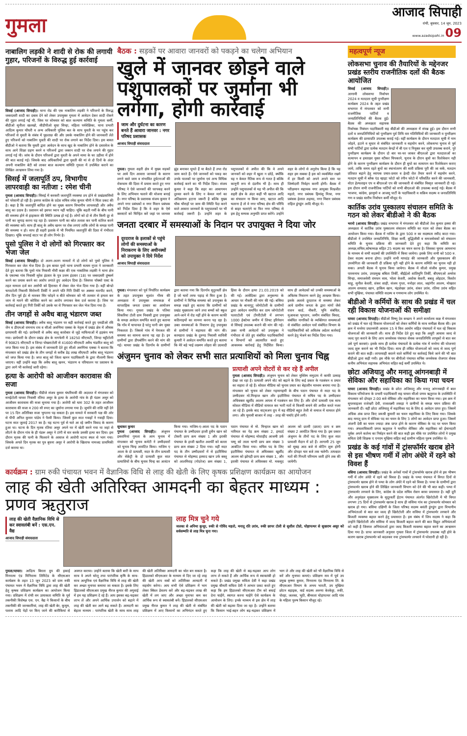गुमला
आजाद सिपाही
रांची, बुधवार, 14 जून, 2023
www.azadsipahi.in 09
नाबालिग लड़की ने शादी से रोक की लगायी गुहार, परिजनों के विरुद्ध हुई कार्रवाई
सिसई (आजाद सिपाही)। थाना रोड की एक नाबालिग लड़की ने परिजनों के विरुद्ध जबरदस्ती शादी का दबाव देने को लेकर उपायुक्त गुमला में आवेदन देकर शादी रोकने की गुहार लगाई गई थी, जिस पर सोमवार को बाल कल्याण समिति के गुमला कर्मी, बीडीओ सुनीला खलखो, सीडीपीओ सुधा सिन्हा, महिला पर्यवेक्षिका, थाना प्रभारी आदित्य कुमार चौधरी व अन्य अधिकारी पुलिस बल के साथ युवती के घर पहुंच कर परिजनों से युवती के संबंध में पूछताछ की और उसके नाबालिग होने की जानकारी लेते हुए परिजनों को नाबालिग युवती की शादी पर रोक लगाने का निर्देश दिया। इस बावत बीडीओ ने बताया कि युवती द्वारा आवेदन के साथ खुद के नाबालिग होने के दस्तावेज के साथ आगे शिक्षा ग्रहण करने व परिजनों द्वारा जबरन शादी पर रोक लगाने की गुहार लगाई गई थी। जांच के दौरान परिजनों द्वारा युवती के अपने मामा के घर उड़ीसा में होने की बात बताई गई। जिसके बाद अधिकारियों द्वारा युवती की मां से दो दिनों के अंदर अपनी नाबालिग बेटी को लाकर बाल कल्याण समिति गुमला में उपस्थित कराने का लिखित आश्वासन लिया गया है।
सिसई में जलापूर्ति ठप, विभागीय लापरवाही का नतीजा : रमेश चीनी
गुमला (आजाद सिपाही)। सिसई में करकरी जलापूर्ति व्यवस्था ठप होने से प्रखंडवासियों को परेशानी हो रही है। इसपर कांग्रेस के प्रदेश सचिव रमेश कुमार चीनी ने चिंता प्रकट की है। कहा है कि जलापूर्ति बाधित होने का मुख्य कारण विभागीय लापरवाही और अवैध बालू का उठाव है। प्रशासन को इसपर ध्यान नहीं चाहिए। चूंकि बढ़ती गर्मी के बीच पानी की समस्या होने से हाहाकार की स्थिति उत्पन्न हो गई है। लोगों को दो से तीन किमी दूर से पानी का जुगाड़ करना पड़ रहा है। प्रशासन पानी का स्रोत तलाश कर पानी स्टोरेज करने की व्यवस्था करें। साथ ही बालू के अवैध खनन पर रोक लगाएं ताकि लोगों के समक्ष पानी की समस्या न हो। साथ ही शहरी इलाके में भी नियमित जलापूर्ति की दिशा में गंभीरता दिखाए। चूंकि सप्लाई वाटर पर ही लोग निर्भर है।
पुसो पुलिस ने दो लोगों को गिरफ्तार कर भेजा जेल
सिसई (आजाद सिपाही)। दो अलग-अलग मामलों में दो लोगों को पुसो पुलिस ने गिरफ्तार कर जेल भेज दिया है। इस बावत पुसो थाना प्रभारी सत्यम गुप्ता ने जानकारी देते हुए बताया कि पुसो गांव निवासी नौवीं कक्षा की एक नाबालिक लड़की ने थाना क्षेत्र के एकाम्बा गांव निवासी सुरेश इंदवार के पुत्र उत्तम इंदवार (18) पर जबरदस्ती दुष्कर्म करने का प्रयास करने का आरोप लगाते हुए आवेदन दिया है। जिसपर पॉक्सो एक्ट के तहत मामला दर्ज कर आरोपी को हिरासत में लेकर जेल भेज दिया गया है। वहीं बोन्डो चापाटोली निवासी सिरोमनी तिर्की ने अपने पति गिरि तिर्की पर अक्सर मारपीट करने, तीन दिन पूर्व ईंट से मारकर सिर फोड़ने व बीते सोमवार को भी तलवार से हमला कर जान से मारने की कोशिश करने का आरोप लगाकर केस दर्ज कराया है। जिस पर कार्रवाई करते हुए गिरी तिर्की को उसके घर से गिरफ्तार कर जेल भेज दिया गया है।
तीन जगहों से अवैध बालू भंडारण जब्त
सिसई (आजाद सिपाही)। अवैध बालू भंडारण पर बड़ी कार्रवाई करते हुए एसडीओ रवि जैन व डीएमओ रामनाथ राय व सीओ अरुणिमा एक्का के नेतृत्व में प्रखंड क्षेत्र में औचक छापामारी की गई। छापेमारी से अवैध बालू कारोबार से जुड़े माफियाओं में हड़कंप मच गया। छापेमारी के दौरान प्रखंड क्षेत्र के नागफेनी में 18250 सीएफटी, जिन्दा चट्टीटोली में 90825 सीएफटी व जिन्दा पोखराटोली से 41600 सीएफटी अवैध भंडारित बालू को जप्त किया गया है। इस संबंध में जानकारी देते हुए सीओ अरुणिमा एक्का ने बताया कि मंगलवार को प्रखंड क्षेत्र के तीन जगहों से करीब डेढ़ लाख सीएफटी अवैध बालू भंडारण को जप्त किया गया है। जप्त बालू को जिला खनन पदाधिकारी के द्वारा नीलामी किया जाएगा। वहीं उन्होंने कहा कि अवैध बालू खनन, भंडारण व परिचालन पर प्रशासन के द्वारा आगे भी कार्रवाई जारी रहेगा।
हत्या के आरोपी को आजीवन कारावास की सजा
गुमला (आजाद सिपाही)। पीडीजे संजय कुमार चंधरियावी की अदालत में मंगलवार को सनईटोली घाघरा निवासी रतिया असुर के हत्या के आरोपी गांव के ही पंडरू असुर को आजीवन कारावास की सजा सुनाया गया है। आरोपी को धारा 302 के तहत आजीवन कारावास की सजा व 200 सौ रुपए का जुर्माना लगाया गया है। जुर्माने की राशि नहीं देने पर 15 दिन अतिरिक्त सजा भुगतना पड़ सकता है। इस मामले में सरकारी पक्ष की ओर से पीपी अनिल कुमार पांडेय ने पैरवी किया। जिसमें कुल सात गवाहों ने गवाही दिया। घटना सात जुलाई 2017 का है। यह घटना पूर्व से चले आ रहे जमीन विवाद के कारण हुआ था। घटना के दिन मृतक रतिया असुर अपने घर में खेती करने गया था जहां से लौटने के दौरान गांव के ही पंडरू असुर ने टांगी से वार करके उसकी हत्या कर दिया। इस दौरान मृतक की पत्नी के चिल्लाने के आवाज से आरोपी घटना स्थल से भाग गया। जिसके अगले दिन मृतक का पुत्र बुधना असुर ने आरोपी के खिलाफ नामजद प्राथमिकी दर्ज कराया था।
बैठक : सड़कों पर आवारा जानवरों को पकड़ने का चलेगा अभियान
खुले में जानवर छोड़ने वाले पशुपालकों पर जुर्माना भी लगेगा, होगी कार्रवाई
जाम और दुर्घटना का कारण बनते हैं आवारा जानवर : नगर परिषद प्रशासक
आजाद सिपाही संवाददाता
गुमला। गुमला शहरी क्षेत्र में मुख्य सड़कों पर आये दिन आवारा जानवरों के कारण लगने वाले जाम व संभावित दुर्घटनाओं की रोकथाम की दिशा में प्रयास करते हुए नगर परिषद ने ऐसे जानवरों की धरपकड़ करने के लिए अभियान चलाने की योजना बनाई है। नगर परिषद के प्रशासक संजय कुमार ने अपने नगर प्रबंधकों व नगर मिशन प्रबंधक को निर्देश दिया है कि वे शहर के ऐसे क्लस्टरों को चिन्हित करें जहां पर जानवर झुंड बनाकर घूमते हैं या बैठते हैं तथा रोड जाम करते हैं। ऐसे जानवरों को पकड़ कर उनके पालकों पर जुर्माना एवं अन्य विधिक कार्रवाई करने का भी निर्देश दिया। संजय कुमार ने कहा कि शहर का आवागमन दुरुस्त करने के लिए न केवल मार्ग का अतिक्रमण हटाना जरूरी है बल्कि मुख्य चौक चौराहों पर जाम की स्थिति पैदा करने वाले आवारा जानवरों के पशुपालकों पर भी कार्रवाई जरूरी है। उन्होंने शहर के पशुपालकों से अपील की कि वे अपने जानवरों को शहर में खुला न छोड़ें, क्योंकि यह न केवल नैतिक रूप से गलत है बल्कि कानूनी रूप से दंडनीय भी है। साथ ही उन्होंने पशुपालकों से यह भी अपील की कि शहरी क्षेत्र के अंदर कहीं भी खटाल आदि का संचालन ना किया जाए, खटाल आदि चलाना है तो वे नगर परिषद क्षेत्र की परिधि से बाहर चलाएंगे या फिर नगर परिषद से इस हेतु सम्यक अनुमति प्राप्त करेंगे। उन्होंने शहर के लोगों से अनुरोध किया है कि यह शहर हम सबका है इस को व्यवस्थित रखने में हर किसी को अपने अपने स्तर पर जिम्मेदारी निर्वहन करनी होगी। बैठक में परीक्षमान सहायक नगर आयुक्त विश्वजीत महतो, नगर प्रबंधक हिमांशु मिश्रा, नगर प्रबंधक हेलाल अहमद, नगर मिशन प्रबंधक राहिल डुंगडुंग आदि मौजूद थे।
जनता दरबार में समस्याओं के निदान पर उपायुक्त ने दिया जोर
दूरदराज के इलाकों से पहुंचे लोगों की समस्याओं के निराकरण के लिए अधीनस्थों को उपायुक्त ने दिये निर्देश
आजाद सिपाही संवाददाता
गुमला। मंगलवार को पूर्व निर्धारित कार्यक्रम के तहत उपायुक्त सुशांत गौरव की अध्यक्षता में उपायुक्त सभाकक्ष में साप्ताहिक जनता दरबार का आयोजन किया गया। गुमला प्रखंड के पतिया सिकरिया टोली ग्राम निवासी द्वारा उपायुक्त के समक्ष आवेदन समर्पित करते हुए बताया कि गाँव में चापानल है परंतु पानी जंग युक्त निकलता है। जिससे गांव में पेयजल की समस्या का सामना करना पड़ रहा है। इन ग्रामीणों द्वारा डीपबोरिंग करने की मांग की गई। घाघरा प्रखंड के दिरगाँव के ग्रामीणों द्वारा बताया गया कि दिरगाँव सुदुरवर्ती क्षेत्र है जो चारों तरफ पहाड़ से घिरा हुआ है। ग्रामीणों ने विभिन्न समस्या को उपायुक्त के समक्ष रखते हुए बताया कि ग्रामीणों को प्रखंड मुख्यालय जाने तथा बच्चों को स्कूल आने-जाने में रोड नहीं होने के कारण काफी कठिनाइयों का सामना करना पड़ रहा है। उक्त समस्याओं के निवारण हेतु उपायुक्त से ग्रामीणों ने सहायता की मांग की। कामडारा प्रखंड के दुरुण्ड निवासी सावित्री कुमारी ने आवेदन समर्पित करते हुए बताया कि मेरे बड़े भाई लक्ष्मण लोहरा की उग्रवादी हिंसा के दौरान हत्या 21.03.2019 को की गई। आवेदिका द्वारा अनुकम्पा के आधार पर नौकरी की मांग की गई। बसिया प्रखंड के बानागुटू जोगोटोली के ग्रामीणों द्वारा आवेदन समर्पित कर ग्राम जोगोटोली पतराटोली एवं टोंगरीटोली में लगभग 1000 हेक्टेयर जमीन में लिफ्ट इरिगेशन से सिंचाई उपलब्ध कराने की मांग की गई। उक्त सभी आवेदनों को उपायुक्त ने गंभीरता से लेते हुए संबंधित पदाधिकारियों व विभागों को अग्रसारित करते हुए आवश्यक कार्रवाई हेतु निर्देशित किया। साथ ही आवेदकों को उनकी समस्याओं के अविलंब निवारण करने हेतु आश्वस्त किया। इसके अलावे दूरदराज से समस्या लेकर आये ग्रामीण जनता के द्वारा मांगों जैसे राशन कार्ड, नौकरी, भूमि संबंधित, मुआवजा भुगतान, जमीन संबंधित विवाद, संबंधित नागरिकों के व्यक्तिगत समस्याओं से संबंधित आवेदन पत्रों संबंधित विभाग के पदाधिकारियों को अविलंब अग्रेतर कार्रवाई करने हेतु भेजने का निर्देश दिया गया।
अंजुमन चुनाव को लेकर सभी सात प्रत्याशियों को मिला चुनाव चिह्न
प्रत्याशी अपने वोटरों से कर रहे हैं अपील
गुमला (आजाद सिपाही)। अंजुमन चुनाव को लेकर मुस्लिम समुदाय में काफी उत्साह देखा जा रहा है। प्रत्याशी अपने वोट को बढ़ाने के लिए कई प्रकार के गठबंधन व प्रचार का सहारा ले रहे हैं। सोशल मीडिया को चुनाव प्रचार का बेहतरीन माध्यम बनाया गया है। मंगलवार को चुनाव को लेकर गहमागहमी के बीच पठान पंचायत से सदर पद के उम्मीदवार मो.मिन्हाज खान और इदरीसिया पंचायत से सचिव पद के उम्मीदवार अधिवक्ता खुर्शीद आलम आपस में गठबंधन कर लिए हैं। और दोनों प्रत्याशी एक साथ सोशल मीडिया में वीडियो वायरल कर भारी मतों से विजयी बनाने की अपील करते नजर आ रहे हैं। इसके बाद वाट्सअप ग्रुप में वह वीडियो बहुत तेजी से समाज में वायरल होने लगा। और चुनावी बाजार में तरह - तरह की चर्चाएं होने लगी।
सुधाकर कुमार
गुमला (आजाद सिपाही)। अंजुमन इस्लामियां गुमला के आम चुनाव में मंगलवार को चुनाव कमेटी ने उम्मीदवारों को चुनाव चिन्ह आवंटित किया। नाजिम ए आला के दो प्रत्याशी, सदर के तीन प्रत्याशी और सेक्रेट्री के दो प्रत्याशी कुल सात प्रत्याशियों के बीच चुनाव चिन्ह का आवंटन किया गया। नाजिम-ए-आला पद के पठान पंचायत के उम्मीदवार हाजी हुसैन खान को टोकरी छाप क्रम संख्या 1 और इराकी पंचायत के हाजी खलील अशर्फी को बल्ला छाप क्रम संख्या 2 दिया गया। वहीं सदर पद के तीन उम्मीदवारों में से इदरिसिया पंचायत से मोहम्मद इरसाद खान उर्फ बब्लू को आलमिराह (गोदरेज) क्रम संख्या 1, पठान पंचायत से मो. मिन्हाज खान को नारियल का पेड़ क्रम संख्या 2, हमदर्द पंचायत से मोहम्मद मोशाहीद आजमी उर्फ पम्मू को ताला चाभी छाप क्रम संख्या 3 आबंटित किया गया। सचिव पद के लिए इदरीसिया पंचायत से अधिवक्ता खुर्शीद आलम को झोपड़ी छाप क्रम संख्या 1, और इराकी पंचायत से अधिवक्ता मो. मकसूद आलम को छतरी (छाता) छाप व क्रम संख्या 2 आवंटित किया गया है। इस प्रकार अंजुमन के तीनों पद के लिए कुल सात प्रत्याशी मैदान में डटे हैं। आगामी 25 जून को सुबह आठ बजे से वोटिंग शुरू होगी और दोपहर चार बजे तक चलेगी। तत्पश्चात मतों की गिनती परिणाम जारी होने तक की जायेगी।
कार्यक्रम : ग्राम रुकी पंचायत भवन में वैज्ञानिक विधि से लाह की खेती के लिए कृषक प्रशिक्षण कार्यक्रम का आयोजन
लाह की खेती अतिरिक्त आमदनी का बेहतर माध्यम : प्रणव ऋतुराज
लाह की खेती वैज्ञानिक विधि से कर स्वावलंबी बनें : एस.एन. वैद्य
आजाद सिपाही संवाददाता
लाह मित्र चुने गये
जलका से अनिमा कुजूर, रुकी से गोविंद महतो, मनातू रति उरांव, रुकी छापर टोली से सुशील टोप्नो, घोड़ापत्थर से सुखराम असुर को सर्वसम्मति से लाह मित्र चुना गया।
गुमला/घाघरा। आदित्य बिरला ग्रुप की इकाई मिनरल्स एंड मिनिरल्स लिमिटेड के सीएसआर कार्यक्रम के तहत 13 जून 2023 को ग्राम रुकी पंचायत भवन में वैज्ञानिक विधि द्वारा लाह की खेती हेतु कृषक प्रशिक्षण कार्यक्रम का आयोजन किया गया। प्रशिक्षण में रांची वन उत्पाकता समिति के पूर्व तकनीकी विशेषज्ञ एस. एन. वैद्य ने किसानों के बीच तकनीकी की जानकारियां, लाह की खेती बेर, कुसुम, पलास आदि पेड़ों पर किए जाने की बारीकियां से अवगत कराया। उन्होंने बताया कि खेती बारी के साथ साथ वे अपने घरेलू तथा पारंपरिक कृषि के साथ-साथ आधुनिक एवं वैज्ञानिक विधि से लाह की खेती कर अच्छा मुनाफा कमाया जा सकता है। इसके लिए हिंडालको सीएसआर प्रमुख नीरज कुमार की अगुवाई में हम यह प्रशिक्षण दे रहे हैं। आप इसका बढ़-चढ़कर लाभ लें और अपने आर्थिक उपार्जन को बढ़ाने में लाह की खेती कर आगे बढ़ सकते हैं। आमदनी का बेहतर माध्यम : पारंपरिक खेती के साथ साथ लाह की खेती अतिरिक्त आमदनी का श्रोत बन सकता है। हिंडालको सीएसआर के माध्यम से दिए जा रहे लाह की खेती आप सबों को अतिरिक्त आमदनी में सहयोग करेगा। आप सभी ऐसे प्रशिक्षण में भाग लेकर स्किल डेवलप करें और बढ़-चढ़कर लाख की खेती में लग जाए और अच्छा मुनाफा कम कर आर्थिक रूप से स्वावलंबी बनें। हिंडालको सीएसआर प्रमुख नीरज कुमार ने लाह की खेती से संबंधित प्रशिक्षण में आए किसानों का अभिनंदन करते हुए कहा कि लाह की खेती से बढ़-चढ़कर आप लोग लाभ ले सकते हैं और आर्थिक रूप से स्वावलंबी हो सकते हैं। प्रखंड प्रमुखः सविता देवी ने कहा प्रखंड प्रमुख श्रीमती सविता देवी ने आभार प्रकट करते हुए कहा कि हम हिंडालको सीएसआर टीम को बधाई देना चाहेंगे, स्वागत करना चाहेंगे ऐसे कार्यक्रम के आयोजन के लिए। इनके माध्यम से इस क्षेत्र में लाह की खेती को बढ़ावा दिया जा रहा है। उन्होंने बताया कि किसान भाई-बहन लोग बढ़-चढ़कर प्रशिक्षण में भाग ले और लाह की खेती को भी वैज्ञानिक विधि से करें और मुनाफा कमाएं। प्रशिक्षण सत्र में पूर्व उप प्रमुख कृष्णा कुमार, मिनरल्स एंड मिनरल्स लि. के सीएसआर विभाग के अभय भारती, उप मुखिया छोटन बड़ाइक, वार्ड सदस्य अरुणा केरकेट्टा, रुकी, पोरहा, जलका, भूठी, बीमरला घोड़ापत्थर आदि गांव के महिला पुरुष किसान मौजूद रहे।
महत्वपूर्ण न्यूज
लोकसभा चुनाव की तैयारियों के मद्देनजर प्रखंड स्तरीय राजनीतिक दलों की बैठक आयोजित
सिसई (आजाद सिपाही)। आगामी लोकसभा निर्वाचन 2024 व मतदाता सूची पुनरीक्षण कार्यक्रम 2024 के तहत प्रखंड सभागार में मंगलवार को सभी राजनीतिक पार्टियों व जनप्रतिनिधियों की बैठक हुई। बैठक की अध्यक्षता सहायक निर्वाचक निबंधन पदाधिकारी सह बीडीओ की अध्यक्षता में संपन्न हुई। इस दौरान सभी दलों व जनप्रतिनिधियों को पुनरीक्षण पुर्व तिथि वार गतिविधियों की जानकारी व पुनरीक्षण कार्यक्रम की छायाप्रति उपलब्ध कराई गई। वहीं कार्यक्रम के दौरान मतदाता सूची में नाम जोड़ने, हटाने व सुधार से संबंधित जानकारी व सहयोग करने, लोकसभा चुनाव से पुर्व सभी पार्टियों द्वारा प्रत्येक मतदान केन्द्रों में बी एल ए नियुक्त कर सूची उपलब्ध कराने, पुरे पुनरीक्षण कार्यक्रम के दौरान दो बार घर-घर जाकर बीएलओ द्वारा मतदाताओं का सत्यापन व हस्ताक्षर युक्त स्टीकर चिपकाने, चुनाव के दौरान बुथो का रिलोकेशन नही होने के कारण पुनरीक्षण कार्यक्रम के दौरान ही बुथो का सत्यापन कर रिलोकेशन कराए जाये, ताकि समय रहते बुथों का स्थानांतरण की सारी प्रक्रिया पुरी की जा सकें, मतदान प्रतिशत बढ़ाने हेतु व्यापक प्रचार-प्रसार व हेल्दी रोल तैयार करने में सहयोग करने, मतदान सूची में ब्लैक एंड व्हाइट फोटो को रंगीन फोटो में परिवर्तित करने की जानकारी, वोटर हेल्पलाइन एप व बीएलओ एप की जानकारी से संबंधित विस्तृत जानकारी दी गई। इस दौरान सभी राजनीतिक पार्टियों को सभी बीएलओ की उपलब्ध कराई गई। बैठक में भाजपा, कांग्रेस, झामुमो व आजसू पार्टी के पदाधिकारी व सक्रिय सदस्य व जनप्रतिनिधि गण व प्रखंड स्तरीय निर्वाचन कर्मी मौजूद थे।
कार्तिक उरांव पुस्कालय संचालन समिति के गठन को लेकर बीडीओ ने की बैठक
भरनो (आजाद सिपाही)। प्रखंड सभागार में मंगलवार को बीडीओ तेज कुमार हस्सा की अध्यक्षता में कार्तिक उरांव पुस्कालय संचालन समिति का गठन को लेकर बैठक का आयोजन किया गया। बैठक में नाजिर के द्वारा 500 रु का सदस्यता रसीद काटा गया। बीडीओ ने उपस्थित जनप्रतिनिधि, शिक्षा कर्मी, बुद्धिजीवी व समजसेवकों को संचालन समिति के चुनाव प्रक्रिया की जानकारी देते हुए कहा कि समिति का अध्यक्ष,सचिव,कोषाध्यक्ष सहित 25 सदस्य का चयन करना है। जिसका चुनाव आमसभा के माध्यम से सभी सदस्यों की उपस्थिति में किया जायेगा। इसके लिए सभी को 500 रु. देकर सदस्य बनाना होगा। उन्होंने सभी मापदंड की जानकारी और पुस्तकालय की उपयोगिता की जानकारी दी प्रक्रिया पूरी नही होने के कारण समिति का चुनाव नही हो सका। अगली बैठक में चुनाव किया जायेगा। बैठक में सीओ संजीव कुमार, प्रमुख पारसनाथ उरांव, उपप्रमुख बबिता तिर्की, बीईईओ शांतिमुनि तिर्की, बीएचएओ अमरेश सिन्हा, समाजसेवी रामधन साव, भोला केशरी, अशोक केशरी, बबलू ओहदार, किशोर साहू, सुनील केशरी, शंकर शाही, संजय गुप्ता, मनोहर लाल, जहांगीर आलम, मोख्तार आलम शमशाद खान, हाकिम खान, चंद्रशेखर उरांव, शंकर उरांव, रतिया उरांव सहित सभी मुखिया, पंचायत समिति सदस्य व गणमान्य लोग उपस्थित थे।
बीडीओ ने कर्मियों के साथ की प्रखंड में चल रही विकास योजनाओं की समीक्षा
घाघरा (आजाद सिपाही)। बीडीओ विष्णु देव कच्छप ने अपने कार्यालय कक्ष में मंगलवार को प्रखंड में चल रहे विकास योजनाओं को लेकर कर्मियों के साथ समीक्षा बैठक की। इस क्रम में मनरेगा प्रधानमंत्री आवास 15 वे वित्त आयोग सहित पंचायतों में चल रहे विकास योजनाओं की जानकारी ली। साथ ही निर्देश देते हुए कहा कि अधूरी आवास जल्द से जल्द पूरा कराने के लिए आप जनसेवक पंचायत सेवक जनप्रतिनिधि लाभुकों से बात कर उसे पूर्ण करवाएं। इसके साथ ही प्रत्येक पंचायतों के प्रत्येक गांव में मनरेगा की योजनाएं जल्द शुरू कराने का भी निर्देश दिया। साथ ही लंबित योजनाओं को जल्द से जल्द पूर्ण कराने की बात कही। लापरवाही बरतने वाले कर्मियों पर कार्रवाई किये जाने की भी बात बीडीओ द्वारा कही गयी। इस मौके पर बीपीओ पंचायत सचिव जनसेवक रोजगार सेवक कनीय अभियंता सहायक अभियंता सहित कई कर्मी उपस्थित थे।
छोटा अजियातु और मनातू आंगनबाड़ी में सेविका और सहायिका का किया गया चयन
घाघरा (आजाद सिपाही)। प्रखंड के छोटा अजियातु और मनातू आंगनबाड़ी में बाल विकास परियोजना के प्रभारी पदाधिकारी सह घाघरा सीओ प्रणव ऋतुराज के उपस्थिति में मंगलवार को दोपहर 2:00 बजे सेविका और सहायिका का चयन किया गया। इस क्रम में सुपरवाइजर राजेश्वरी देवी, राजलक्ष्मी लकड़ा ने ग्रामीणों के समक्ष चयन प्रक्रिया की जानकारी दी। वहीं छोटा अजियातु में सहायिका पद के लिए 6 आवेदन प्राप्त हुए। जिसमें अधिक अंक प्राप्त किए जयश्री कुमारी का चयन सहायिका के लिए किया गया। जिसके बाद मनातू ग्राम में सेविका पद का चयन के लिए 3 लोगों का आवेदन प्राप्त हुआ। जिसमें अंजनी देवी का चयन ज्यादा अंक प्राप्त होने के कारण सेविका के पद पर चयन किया गया। अंचलाधिकारी प्रणव ऋतुराज ने चयनित सेविका और सहायिका को ईमानदारी पूर्वक अपने कर्तव्य का निर्वहन करने की बात कही इस मौके पर उपस्थित लोगों ने प्रमुख सविता देवी शिक्षक ए एनएम मुखिया सहित कई ग्रामीण महिला पुरुष उपस्थित थे।
प्रखंड के कई गांवों में ट्रांसफॉर्मर खराब होने से इस भीषण गर्मी में लोग अंधेरे में रहने को विवश हैं
बसिया (आजाद सिपाही)। प्रखंड के अनेकों गावों में ट्रांसफॉर्मर खराब होने से इस भीषण गर्मी में लोग अंधेरे में रहने को विवश हैं। प्रखंड के पन्था पंचायत में विगत दिनों से ट्रांसफार्मर खराब होने से पन्था के लोग अंधेरे में रहने को विवश है। पन्था के ग्रामीणों द्वारा ट्रांसफार्मर खराब होने की लिखित जानकारी विभाग को देने की भी बात कही। पन्था में ट्रांसफार्मर लगवाने के लिए, कांग्रेस के प्रदेश सचिव रोशन बरवा प्रयासरत है। वही दूरी और अनुमंडल मुख्यालय के सुदूरवर्ती ईटाम पंचायत अंतर्गत खिरोटोली में भी विगत लगभग 25 दिनों से ट्रांसफार्मर खराब है साथ ही ससिया गांव का ट्रांसफार्मर सोमवार को खराब हो गया। बसिया दक्षिणी के जिला परिषद सदस्य बसंती डुंगडुंग द्वारा विभागीय अभियंताओं से बात कर जल्द ही खिरोटोली और ससिया में ट्रांसफार्मर लगवाने और बिजली व्यवस्था बहाल करने हेतु प्रयासरत है। इस संबंध में जिप सदस्य ने कहा कि उन्होंने खिरोटोली और ससिया में जल्द बिजली बहाल करने की बात विद्युत अभियंताओं को कही है जिसपर अभियंताओं द्वारा जल्द बिजली व्यवस्था बहाल करने का आश्वासन दिया गया है। प्राप्त जानकारी अनुसार गुमला जिला में ट्रांसफार्मर उपलब्ध नहीं होने के कारण खराब ट्रांसफार्मर को बदलकर नया ट्रांसफार्मर लगवाने में परेशानी हो रही है।